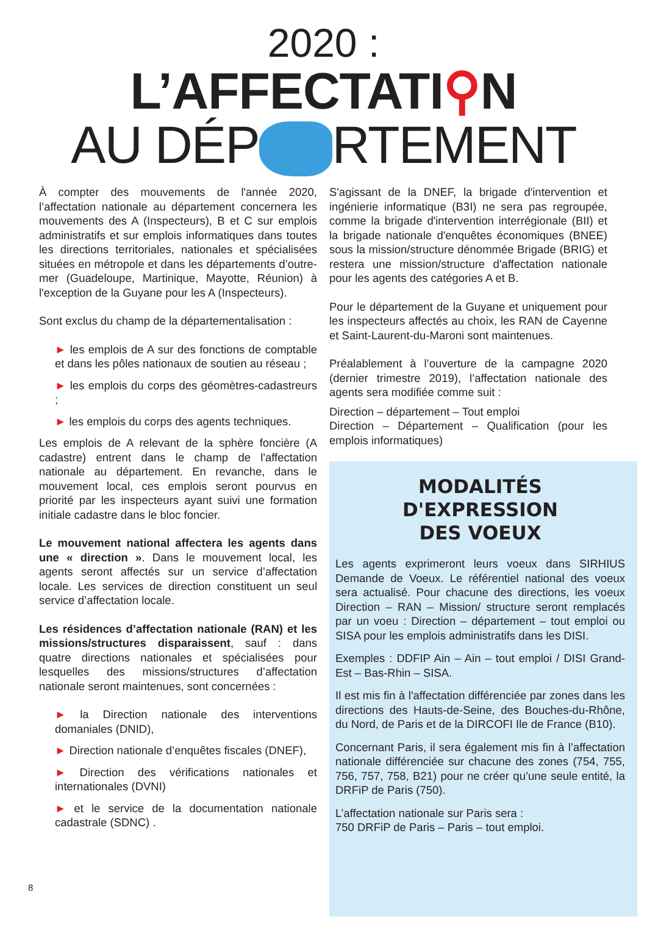2020 :
L’AFFECTATI⚲N
AU DÉP RTEMENT
À compter des mouvements de l'année 2020, l’affectation nationale au département concernera les mouvements des A (Inspecteurs), B et C sur emplois administratifs et sur emplois informatiques dans toutes les directions territoriales, nationales et spécialisées situées en métropole et dans les départements d’outre-mer (Guadeloupe, Martinique, Mayotte, Réunion) à l'exception de la Guyane pour les A (Inspecteurs).
Sont exclus du champ de la départementalisation :
► les emplois de A sur des fonctions de comptable et dans les pôles nationaux de soutien au réseau ;
► les emplois du corps des géomètres-cadastreurs ;
► les emplois du corps des agents techniques.
Les emplois de A relevant de la sphère foncière (A cadastre) entrent dans le champ de l'affectation nationale au département. En revanche, dans le mouvement local, ces emplois seront pourvus en priorité par les inspecteurs ayant suivi une formation initiale cadastre dans le bloc foncier.
Le mouvement national affectera les agents dans une « direction ». Dans le mouvement local, les agents seront affectés sur un service d’affectation locale. Les services de direction constituent un seul service d’affectation locale.
Les résidences d’affectation nationale (RAN) et les missions/structures disparaissent, sauf : dans quatre directions nationales et spécialisées pour lesquelles des missions/structures d’affectation nationale seront maintenues, sont concernées :
► la Direction nationale des interventions domaniales (DNID),
► Direction nationale d’enquêtes fiscales (DNEF),
► Direction des vérifications nationales et internationales (DVNI)
► et le service de la documentation nationale cadastrale (SDNC) .
S'agissant de la DNEF, la brigade d'intervention et ingénierie informatique (B3I) ne sera pas regroupée, comme la brigade d'intervention interrégionale (BII) et la brigade nationale d'enquêtes économiques (BNEE) sous la mission/structure dénommée Brigade (BRIG) et restera une mission/structure d'affectation nationale pour les agents des catégories A et B.
Pour le département de la Guyane et uniquement pour les inspecteurs affectés au choix, les RAN de Cayenne et Saint-Laurent-du-Maroni sont maintenues.
Préalablement à l’ouverture de la campagne 2020 (dernier trimestre 2019), l’affectation nationale des agents sera modifiée comme suit :
Direction – département – Tout emploi
Direction – Département – Qualification (pour les emplois informatiques)
MODALITÉS
D'EXPRESSION
DES VOEUX
Les agents exprimeront leurs voeux dans SIRHIUS Demande de Voeux. Le référentiel national des voeux sera actualisé. Pour chacune des directions, les voeux Direction – RAN – Mission/ structure seront remplacés par un voeu : Direction – département – tout emploi ou SISA pour les emplois administratifs dans les DISI.
Exemples : DDFIP Ain – Ain – tout emploi / DISI Grand-Est – Bas-Rhin – SISA.
Il est mis fin à l'affectation différenciée par zones dans les directions des Hauts-de-Seine, des Bouches-du-Rhône, du Nord, de Paris et de la DIRCOFI Ile de France (B10).
Concernant Paris, il sera également mis fin à l’affectation nationale différenciée sur chacune des zones (754, 755, 756, 757, 758, B21) pour ne créer qu’une seule entité, la DRFiP de Paris (750).
L’affectation nationale sur Paris sera :
750 DRFiP de Paris – Paris – tout emploi.
8